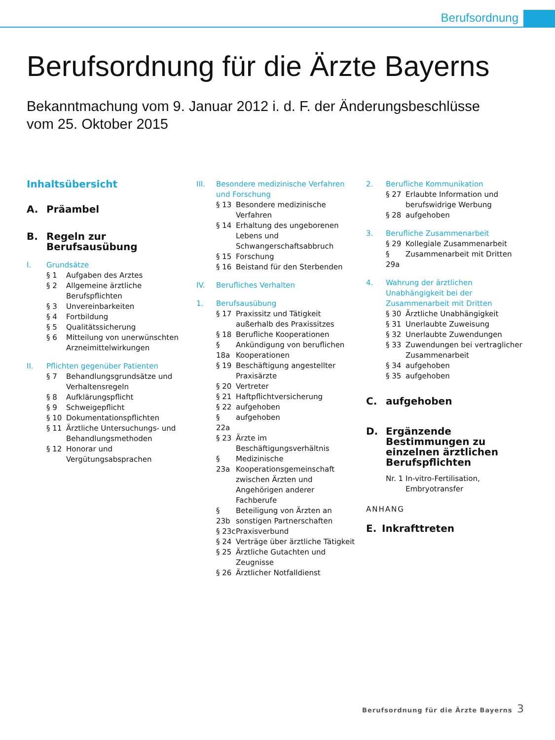Berufsordnung
Berufsordnung für die Ärzte Bayerns
Bekanntmachung vom 9. Januar 2012 i. d. F. der Änderungsbeschlüsse
vom 25. Oktober 2015
Inhaltsübersicht
A. Präambel
B. Regeln zur Berufsausübung
I. Grundsätze
§ 1 Aufgaben des Arztes
§ 2 Allgemeine ärztliche Berufspflichten
§ 3 Unvereinbarkeiten
§ 4 Fortbildung
§ 5 Qualitätssicherung
§ 6 Mitteilung von unerwünschten Arzneimittelwirkungen
II. Pflichten gegenüber Patienten
§ 7 Behandlungsgrundsätze und Verhaltensregeln
§ 8 Aufklärungspflicht
§ 9 Schweigepflicht
§ 10 Dokumentationspflichten
§ 11 Ärztliche Untersuchungs- und Behandlungsmethoden
§ 12 Honorar und Vergütungsabsprachen
III. Besondere medizinische Verfahren und Forschung
§ 13 Besondere medizinische Verfahren
§ 14 Erhaltung des ungeborenen Lebens und Schwangerschaftsabbruch
§ 15 Forschung
§ 16 Beistand für den Sterbenden
IV. Berufliches Verhalten
1. Berufsausübung
§ 17 Praxissitz und Tätigkeit außerhalb des Praxissitzes
§ 18 Berufliche Kooperationen
§ 18a Ankündigung von beruflichen Kooperationen
§ 19 Beschäftigung angestellter Praxisärzte
§ 20 Vertreter
§ 21 Haftpflichtversicherung
§ 22 aufgehoben
§ 22a aufgehoben
§ 23 Ärzte im Beschäftigungsverhältnis
§ 23a Medizinische Kooperationsgemeinschaft zwischen Ärzten und Angehörigen anderer Fachberufe
§ 23b Beteiligung von Ärzten an sonstigen Partnerschaften
§ 23c Praxisverbund
§ 24 Verträge über ärztliche Tätigkeit
§ 25 Ärztliche Gutachten und Zeugnisse
§ 26 Ärztlicher Notfalldienst
2. Berufliche Kommunikation
§ 27 Erlaubte Information und berufswidrige Werbung
§ 28 aufgehoben
3. Berufliche Zusammenarbeit
§ 29 Kollegiale Zusammenarbeit
§ 29a Zusammenarbeit mit Dritten
4. Wahrung der ärztlichen Unabhängigkeit bei der Zusammenarbeit mit Dritten
§ 30 Ärztliche Unabhängigkeit
§ 31 Unerlaubte Zuweisung
§ 32 Unerlaubte Zuwendungen
§ 33 Zuwendungen bei vertraglicher Zusammenarbeit
§ 34 aufgehoben
§ 35 aufgehoben
C. aufgehoben
D. Ergänzende Bestimmungen zu einzelnen ärztlichen Berufspflichten
Nr. 1 In-vitro-Fertilisation, Embryotransfer
ANHANG
E. Inkrafttreten
Berufsordnung für die Ärzte Bayerns
3